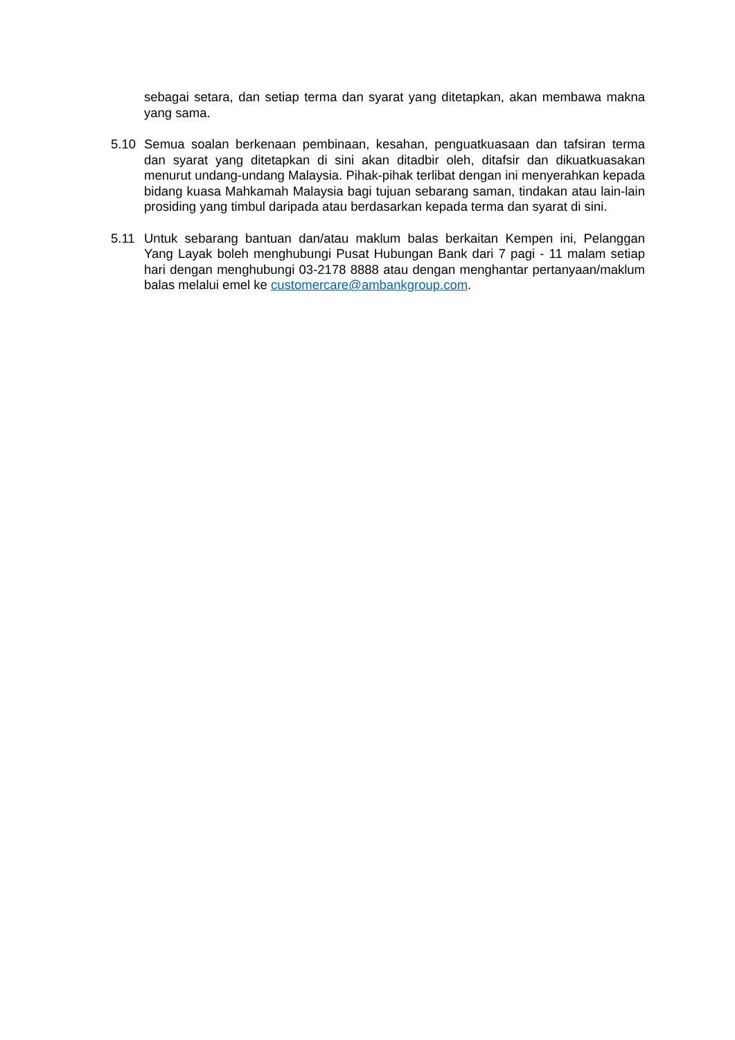sebagai setara, dan setiap terma dan syarat yang ditetapkan, akan membawa makna yang sama.
5.10 Semua soalan berkenaan pembinaan, kesahan, penguatkuasaan dan tafsiran terma dan syarat yang ditetapkan di sini akan ditadbir oleh, ditafsir dan dikuatkuasakan menurut undang-undang Malaysia. Pihak-pihak terlibat dengan ini menyerahkan kepada bidang kuasa Mahkamah Malaysia bagi tujuan sebarang saman, tindakan atau lain-lain prosiding yang timbul daripada atau berdasarkan kepada terma dan syarat di sini.
5.11 Untuk sebarang bantuan dan/atau maklum balas berkaitan Kempen ini, Pelanggan Yang Layak boleh menghubungi Pusat Hubungan Bank dari 7 pagi - 11 malam setiap hari dengan menghubungi 03-2178 8888 atau dengan menghantar pertanyaan/maklum balas melalui emel ke customercare@ambankgroup.com.